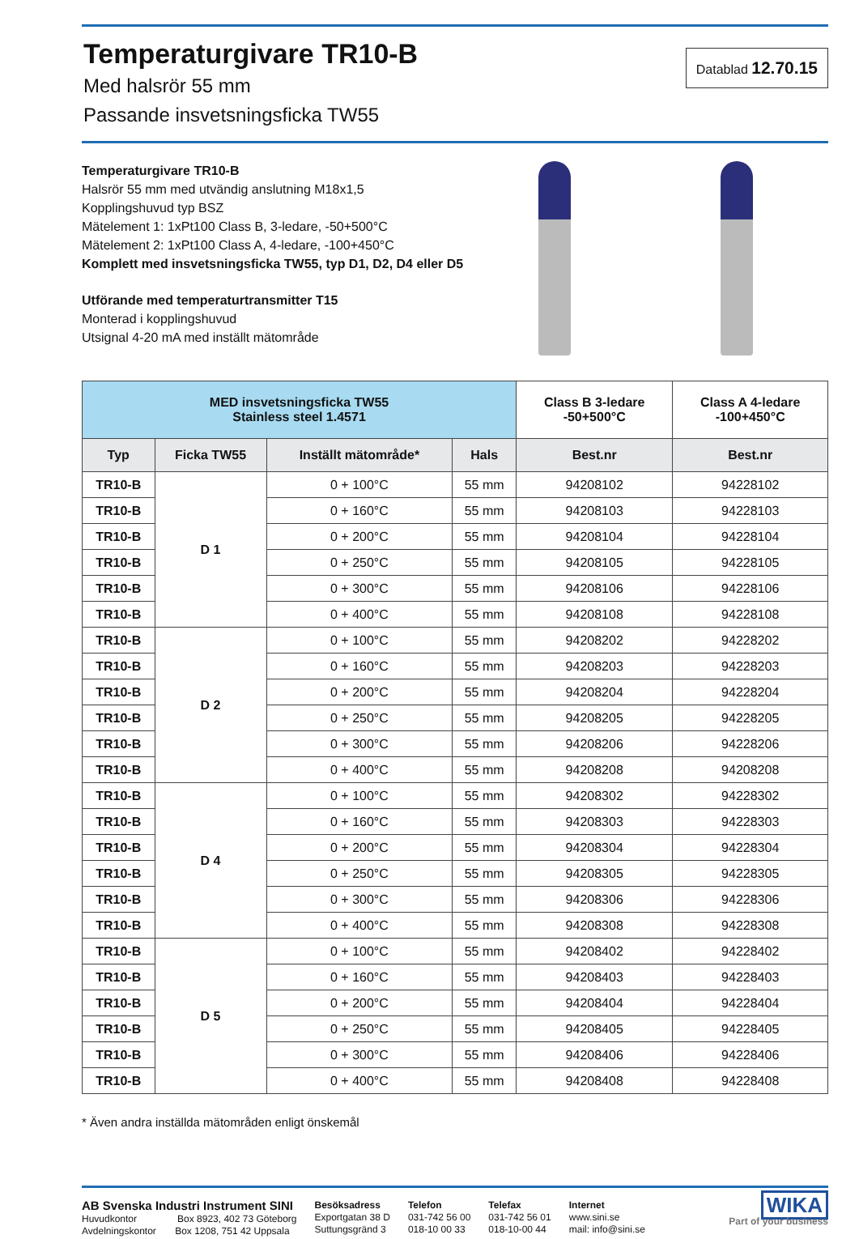Temperaturgivare TR10-B
Med halsrör 55 mm
Passande insvetsningsficka TW55
Datablad 12.70.15
Temperaturgivare TR10-B
Halsrör 55 mm med utvändig anslutning M18x1,5
Kopplingshuvud typ BSZ
Mätelement 1: 1xPt100 Class B, 3-ledare, -50+500°C
Mätelement 2: 1xPt100 Class A, 4-ledare, -100+450°C
Komplett med insvetsningsficka TW55, typ D1, D2, D4 eller D5
Utförande med temperaturtransmitter T15
Monterad i kopplingshuvud
Utsignal 4-20 mA med inställt mätområde
| MED insvetsningsficka TW55 Stainless steel 1.4571 | | | | Class B 3-ledare -50+500°C | Class A 4-ledare -100+450°C |
| --- | --- | --- | --- | --- | --- |
| Typ | Ficka TW55 | Inställt mätområde* | Hals | Best.nr | Best.nr |
| TR10-B | D 1 | 0 + 100°C | 55 mm | 94208102 | 94228102 |
| TR10-B | | 0 + 160°C | 55 mm | 94208103 | 94228103 |
| TR10-B | | 0 + 200°C | 55 mm | 94208104 | 94228104 |
| TR10-B | | 0 + 250°C | 55 mm | 94208105 | 94228105 |
| TR10-B | | 0 + 300°C | 55 mm | 94208106 | 94228106 |
| TR10-B | | 0 + 400°C | 55 mm | 94208108 | 94228108 |
| TR10-B | D 2 | 0 + 100°C | 55 mm | 94208202 | 94228202 |
| TR10-B | | 0 + 160°C | 55 mm | 94208203 | 94228203 |
| TR10-B | | 0 + 200°C | 55 mm | 94208204 | 94228204 |
| TR10-B | | 0 + 250°C | 55 mm | 94208205 | 94228205 |
| TR10-B | | 0 + 300°C | 55 mm | 94208206 | 94228206 |
| TR10-B | | 0 + 400°C | 55 mm | 94208208 | 94208208 |
| TR10-B | D 4 | 0 + 100°C | 55 mm | 94208302 | 94228302 |
| TR10-B | | 0 + 160°C | 55 mm | 94208303 | 94228303 |
| TR10-B | | 0 + 200°C | 55 mm | 94208304 | 94228304 |
| TR10-B | | 0 + 250°C | 55 mm | 94208305 | 94228305 |
| TR10-B | | 0 + 300°C | 55 mm | 94208306 | 94228306 |
| TR10-B | | 0 + 400°C | 55 mm | 94208308 | 94228308 |
| TR10-B | D 5 | 0 + 100°C | 55 mm | 94208402 | 94228402 |
| TR10-B | | 0 + 160°C | 55 mm | 94208403 | 94228403 |
| TR10-B | | 0 + 200°C | 55 mm | 94208404 | 94228404 |
| TR10-B | | 0 + 250°C | 55 mm | 94208405 | 94228405 |
| TR10-B | | 0 + 300°C | 55 mm | 94208406 | 94228406 |
| TR10-B | | 0 + 400°C | 55 mm | 94208408 | 94228408 |
* Även andra inställda mätområden enligt önskemål
AB Svenska Industri Instrument SINI
Huvudkontor Box 8923, 402 73 Göteborg
Avdelningskontor Box 1208, 751 42 Uppsala
Besöksadress
Exportgatan 38 D
Suttungsgränd 3
Telefon
031-742 56 00
018-10 00 33
Telefax
031-742 56 01
018-10-00 44
Internet
www.sini.se
mail: info@sini.se
WIKA
Part of your business